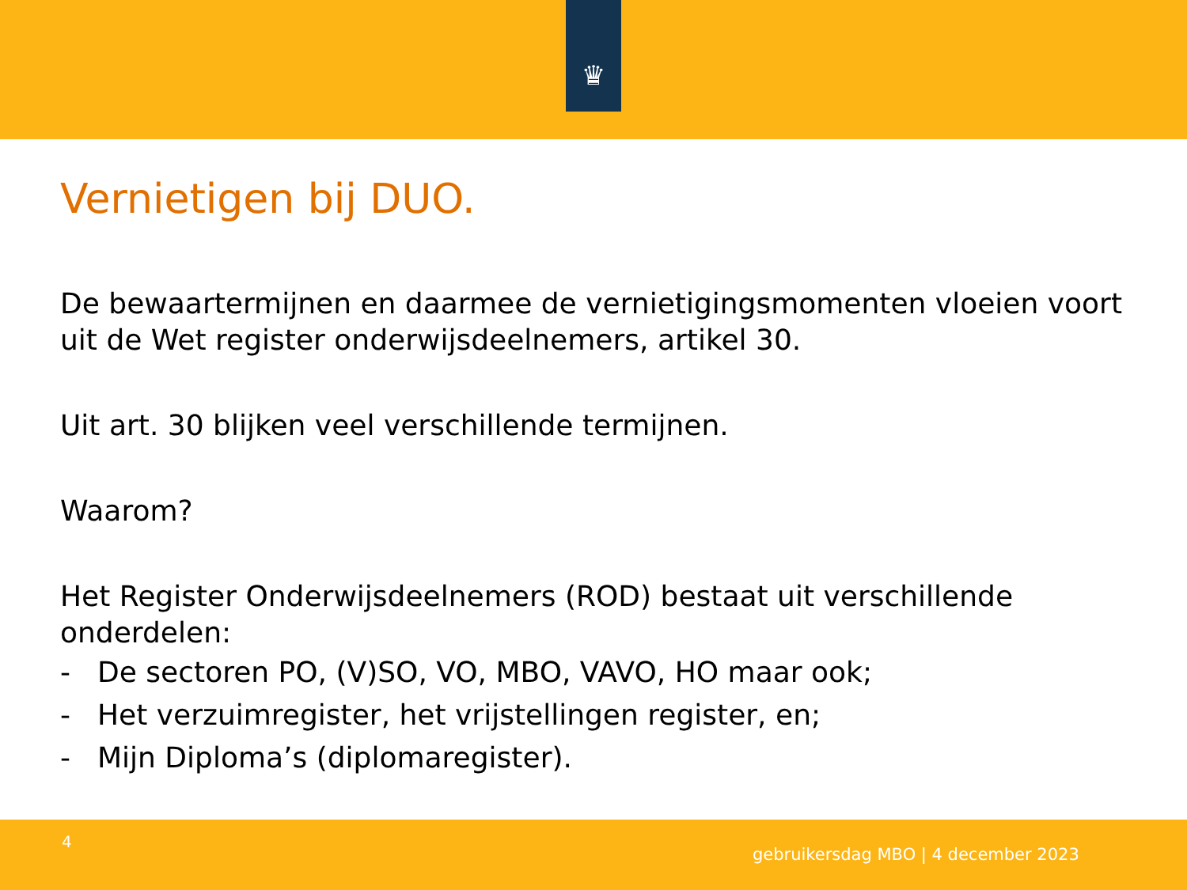♛
Vernietigen bij DUO.
De bewaartermijnen en daarmee de vernietigingsmomenten vloeien voort uit de Wet register onderwijsdeelnemers, artikel 30.
Uit art. 30 blijken veel verschillende termijnen.
Waarom?
Het Register Onderwijsdeelnemers (ROD) bestaat uit verschillende onderdelen:
- De sectoren PO, (V)SO, VO, MBO, VAVO, HO maar ook;
- Het verzuimregister, het vrijstellingen register, en;
- Mijn Diploma’s (diplomaregister).
4
gebruikersdag MBO | 4 december 2023